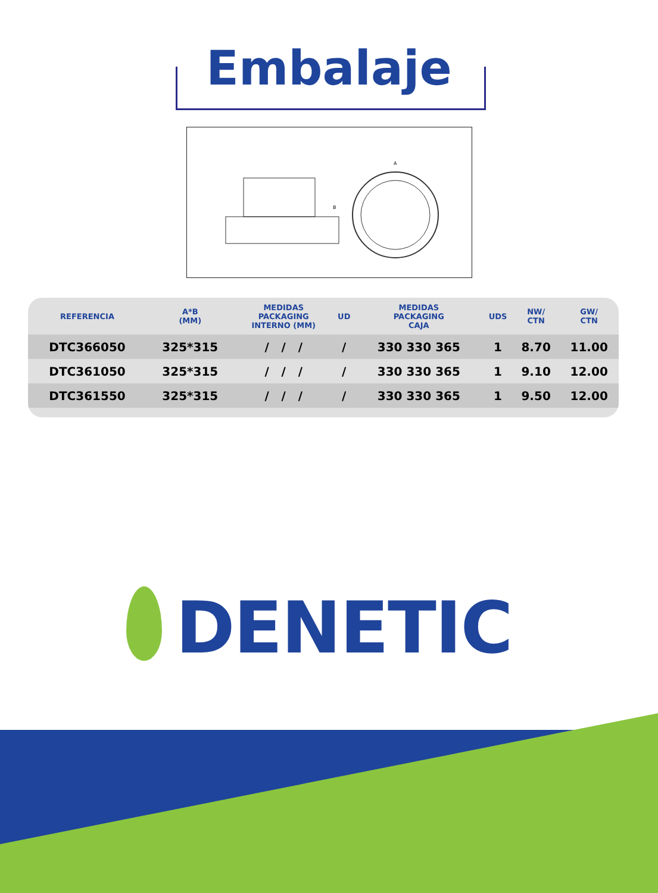Embalaje
A
B
| REFERENCIA | A*B (MM) | MEDIDAS PACKAGING INTERNO (MM) | UD | MEDIDAS PACKAGING CAJA | UDS | NW/ CTN | GW/ CTN |
| --- | --- | --- | --- | --- | --- | --- | --- |
| DTC366050 | 325*315 | / / / | / | 330 330 365 | 1 | 8.70 | 11.00 |
| DTC361050 | 325*315 | / / / | / | 330 330 365 | 1 | 9.10 | 12.00 |
| DTC361550 | 325*315 | / / / | / | 330 330 365 | 1 | 9.50 | 12.00 |
DENETIC